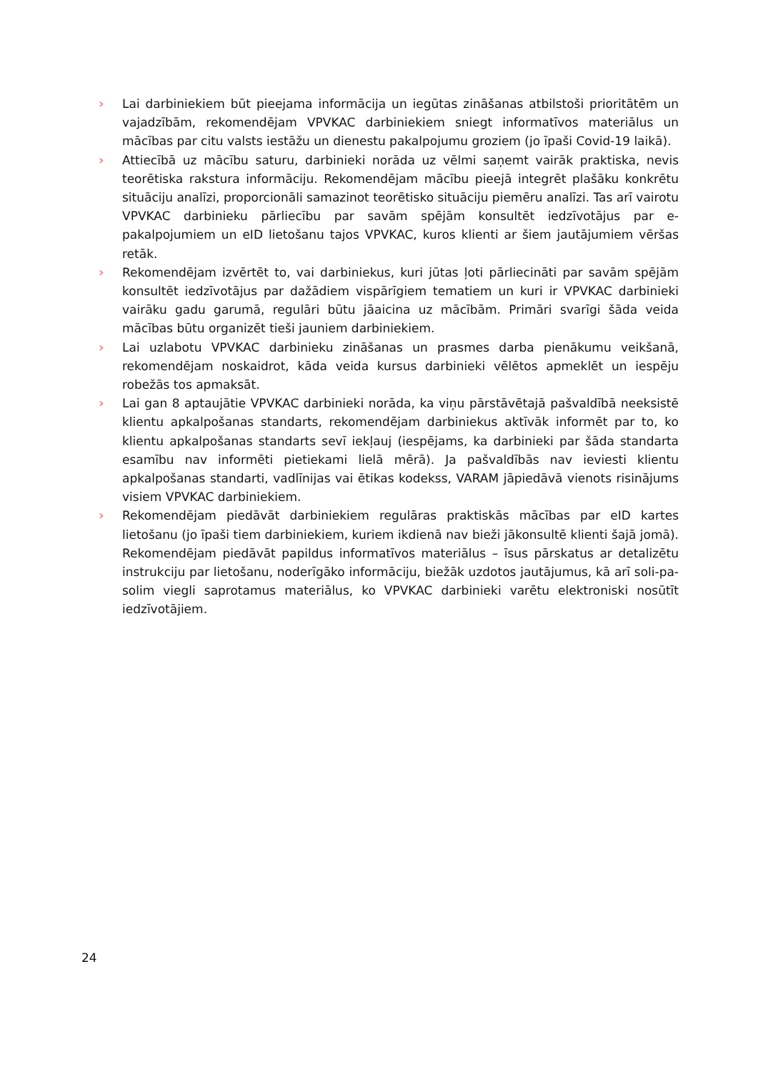› Lai darbiniekiem būt pieejama informācija un iegūtas zināšanas atbilstoši prioritātēm un vajadzībām, rekomendējam VPVKAC darbiniekiem sniegt informatīvos materiālus un mācības par citu valsts iestāžu un dienestu pakalpojumu groziem (jo īpaši Covid-19 laikā).
› Attiecībā uz mācību saturu, darbinieki norāda uz vēlmi saņemt vairāk praktiska, nevis teorētiska rakstura informāciju. Rekomendējam mācību pieejā integrēt plašāku konkrētu situāciju analīzi, proporcionāli samazinot teorētisko situāciju piemēru analīzi. Tas arī vairotu VPVKAC darbinieku pārliecību par savām spējām konsultēt iedzīvotājus par e-pakalpojumiem un eID lietošanu tajos VPVKAC, kuros klienti ar šiem jautājumiem vēršas retāk.
› Rekomendējam izvērtēt to, vai darbiniekus, kuri jūtas ļoti pārliecināti par savām spējām konsultēt iedzīvotājus par dažādiem vispārīgiem tematiem un kuri ir VPVKAC darbinieki vairāku gadu garumā, regulāri būtu jāaicina uz mācībām. Primāri svarīgi šāda veida mācības būtu organizēt tieši jauniem darbiniekiem.
› Lai uzlabotu VPVKAC darbinieku zināšanas un prasmes darba pienākumu veikšanā, rekomendējam noskaidrot, kāda veida kursus darbinieki vēlētos apmeklēt un iespēju robežās tos apmaksāt.
› Lai gan 8 aptaujātie VPVKAC darbinieki norāda, ka viņu pārstāvētajā pašvaldībā neeksistē klientu apkalpošanas standarts, rekomendējam darbiniekus aktīvāk informēt par to, ko klientu apkalpošanas standarts sevī iekļauj (iespējams, ka darbinieki par šāda standarta esamību nav informēti pietiekami lielā mērā). Ja pašvaldībās nav ieviesti klientu apkalpošanas standarti, vadlīnijas vai ētikas kodekss, VARAM jāpiedāvā vienots risinājums visiem VPVKAC darbiniekiem.
› Rekomendējam piedāvāt darbiniekiem regulāras praktiskās mācības par eID kartes lietošanu (jo īpaši tiem darbiniekiem, kuriem ikdienā nav bieži jākonsultē klienti šajā jomā). Rekomendējam piedāvāt papildus informatīvos materiālus – īsus pārskatus ar detalizētu instrukciju par lietošanu, noderīgāko informāciju, biežāk uzdotos jautājumus, kā arī soli-pa-solim viegli saprotamus materiālus, ko VPVKAC darbinieki varētu elektroniski nosūtīt iedzīvotājiem.
24